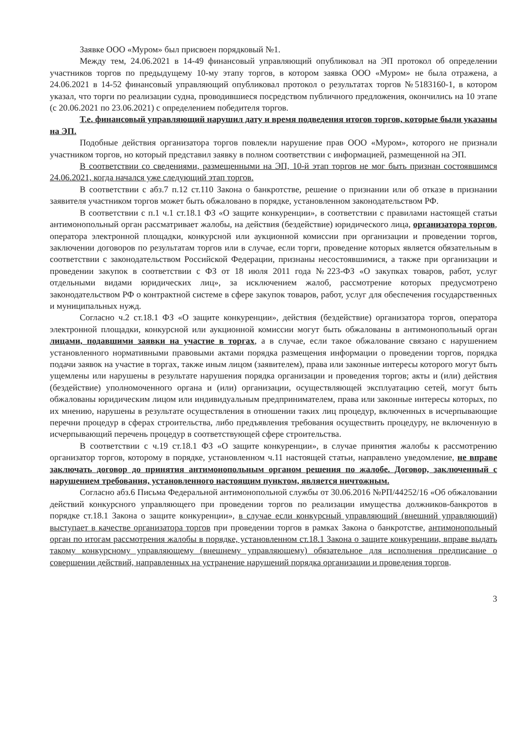Заявке ООО «Муром» был присвоен порядковый №1.
Между тем, 24.06.2021 в 14-49 финансовый управляющий опубликовал на ЭП протокол об определении участников торгов по предыдущему 10-му этапу торгов, в котором заявка ООО «Муром» не была отражена, а 24.06.2021 в 14-52 финансовый управляющий опубликовал протокол о результатах торгов №5183160-1, в котором указал, что торги по реализации судна, проводившиеся посредством публичного предложения, окончились на 10 этапе (с 20.06.2021 по 23.06.2021) с определением победителя торгов.
Т.е. финансовый управляющий нарушил дату и время подведения итогов торгов, которые были указаны на ЭП.
Подобные действия организатора торгов повлекли нарушение прав ООО «Муром», которого не признали участником торгов, но который представил заявку в полном соответствии с информацией, размещенной на ЭП.
В соответствии со сведениями, размещенными на ЭП, 10-й этап торгов не мог быть признан состоявшимся 24.06.2021, когда начался уже следующий этап торгов.
В соответствии с абз.7 п.12 ст.110 Закона о банкротстве, решение о признании или об отказе в признании заявителя участником торгов может быть обжаловано в порядке, установленном законодательством РФ.
В соответствии с п.1 ч.1 ст.18.1 ФЗ «О защите конкуренции», в соответствии с правилами настоящей статьи антимонопольный орган рассматривает жалобы, на действия (бездействие) юридического лица, организатора торгов, оператора электронной площадки, конкурсной или аукционной комиссии при организации и проведении торгов, заключении договоров по результатам торгов или в случае, если торги, проведение которых является обязательным в соответствии с законодательством Российской Федерации, признаны несостоявшимися, а также при организации и проведении закупок в соответствии с ФЗ от 18 июля 2011 года №223-ФЗ «О закупках товаров, работ, услуг отдельными видами юридических лиц», за исключением жалоб, рассмотрение которых предусмотрено законодательством РФ о контрактной системе в сфере закупок товаров, работ, услуг для обеспечения государственных и муниципальных нужд.
Согласно ч.2 ст.18.1 ФЗ «О защите конкуренции», действия (бездействие) организатора торгов, оператора электронной площадки, конкурсной или аукционной комиссии могут быть обжалованы в антимонопольный орган лицами, подавшими заявки на участие в торгах, а в случае, если такое обжалование связано с нарушением установленного нормативными правовыми актами порядка размещения информации о проведении торгов, порядка подачи заявок на участие в торгах, также иным лицом (заявителем), права или законные интересы которого могут быть ущемлены или нарушены в результате нарушения порядка организации и проведения торгов; акты и (или) действия (бездействие) уполномоченного органа и (или) организации, осуществляющей эксплуатацию сетей, могут быть обжалованы юридическим лицом или индивидуальным предпринимателем, права или законные интересы которых, по их мнению, нарушены в результате осуществления в отношении таких лиц процедур, включенных в исчерпывающие перечни процедур в сферах строительства, либо предъявления требования осуществить процедуру, не включенную в исчерпывающий перечень процедур в соответствующей сфере строительства.
В соответствии с ч.19 ст.18.1 ФЗ «О защите конкуренции», в случае принятия жалобы к рассмотрению организатор торгов, которому в порядке, установленном ч.11 настоящей статьи, направлено уведомление, не вправе заключать договор до принятия антимонопольным органом решения по жалобе. Договор, заключенный с нарушением требования, установленного настоящим пунктом, является ничтожным.
Согласно абз.6 Письма Федеральной антимонопольной службы от 30.06.2016 №РП/44252/16 «Об обжаловании действий конкурсного управляющего при проведении торгов по реализации имущества должников-банкротов в порядке ст.18.1 Закона о защите конкуренции», в случае если конкурсный управляющий (внешний управляющий) выступает в качестве организатора торгов при проведении торгов в рамках Закона о банкротстве, антимонопольный орган по итогам рассмотрения жалобы в порядке, установленном ст.18.1 Закона о защите конкуренции, вправе выдать такому конкурсному управляющему (внешнему управляющему) обязательное для исполнения предписание о совершении действий, направленных на устранение нарушений порядка организации и проведения торгов.
3